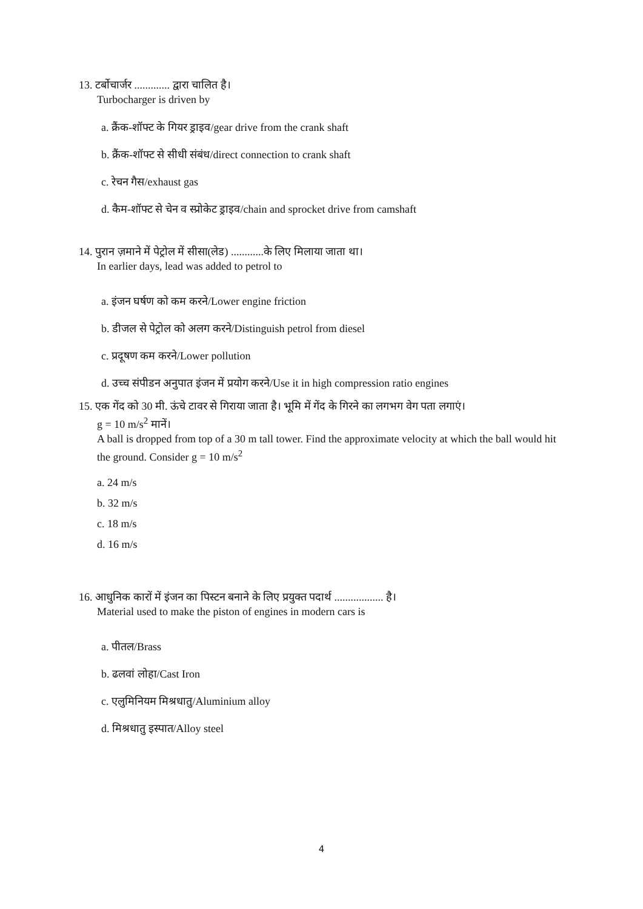13. टर्बोचार्जर ............. द्वारा चालित है।
Turbocharger is driven by
a. क्रैंक-शॉफ्ट के गियर ड्राइव/gear drive from the crank shaft
b. क्रैंक-शॉफ्ट से सीधी संबंध/direct connection to crank shaft
c. रेचन गैस/exhaust gas
d. कैम-शॉफ्ट से चेन व स्प्रोकेट ड्राइव/chain and sprocket drive from camshaft
14. पुरान ज़माने में पेट्रोल में सीसा(लेड) ............के लिए मिलाया जाता था।
In earlier days, lead was added to petrol to
a. इंजन घर्षण को कम करने/Lower engine friction
b. डीजल से पेट्रोल को अलग करने/Distinguish petrol from diesel
c. प्रदूषण कम करने/Lower pollution
d. उच्च संपीडन अनुपात इंजन में प्रयोग करने/Use it in high compression ratio engines
15. एक गेंद को 30 मी. ऊंचे टावर से गिराया जाता है। भूमि में गेंद के गिरने का लगभग वेग पता लगाएं।
g = 10 m/s<sup>2</sup> मानें।
A ball is dropped from top of a 30 m tall tower. Find the approximate velocity at which the ball would hit the ground. Consider g = 10 m/s<sup>2</sup>
a. 24 m/s
b. 32 m/s
c. 18 m/s
d. 16 m/s
16. आधुनिक कारों में इंजन का पिस्टन बनाने के लिए प्रयुक्त पदार्थ .................. है।
Material used to make the piston of engines in modern cars is
a. पीतल/Brass
b. ढलवां लोहा/Cast Iron
c. एलुमिनियम मिश्रधातु/Aluminium alloy
d. मिश्रधातु इस्पात/Alloy steel
4